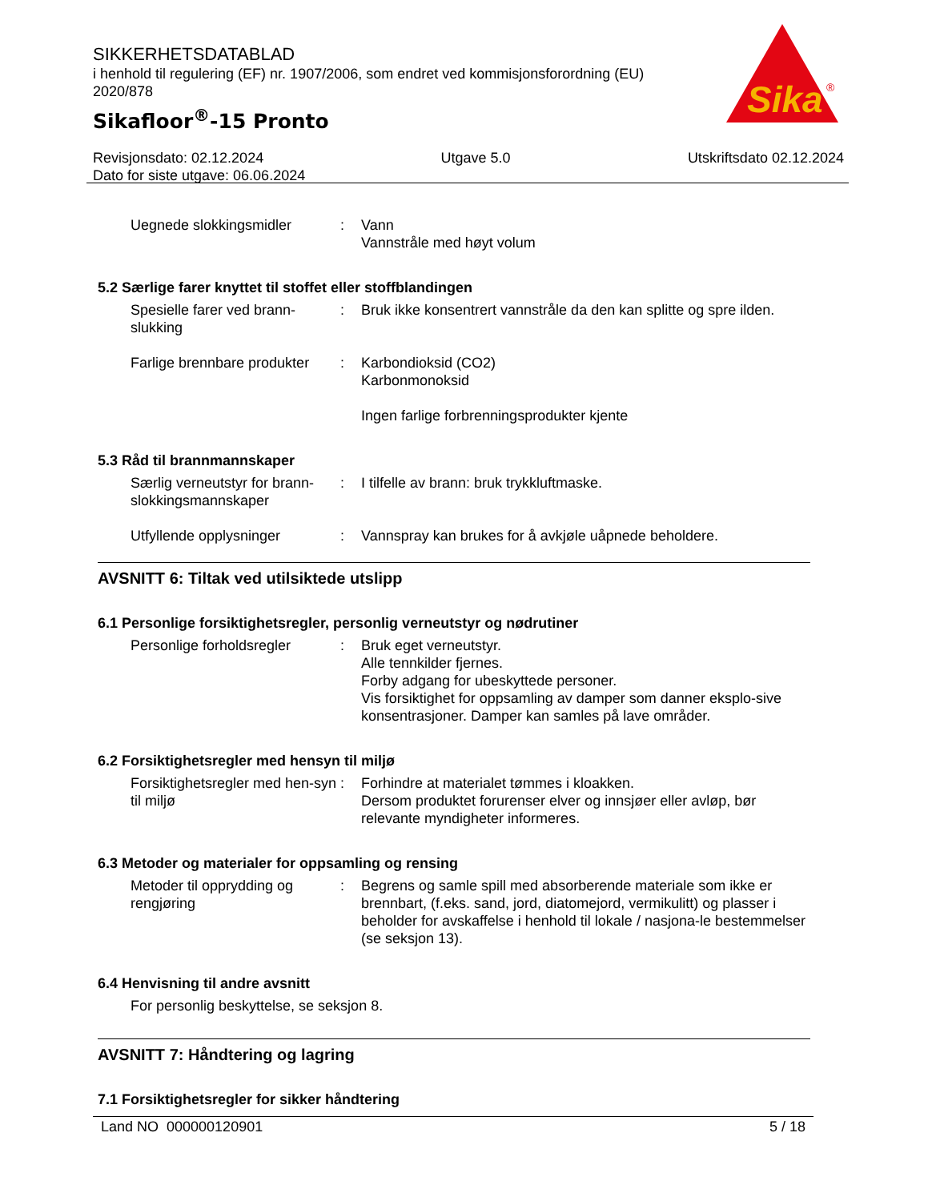SIKKERHETSDATABLAD
i henhold til regulering (EF) nr. 1907/2006, som endret ved kommisjonsforordning (EU) 2020/878
Sikafloor<sup>®</sup>-15 Pronto
Sika
®
Revisjonsdato: 02.12.2024 Utgave 5.0 Utskriftsdato 02.12.2024
Dato for siste utgave: 06.06.2024
Uegnede slokkingsmidler: Vann
Vannstråle med høyt volum
5.2 Særlige farer knyttet til stoffet eller stoffblandingen
Spesielle farer ved brann-slukking: Bruk ikke konsentrert vannstråle da den kan splitte og spre ilden.
Farlige brennbare produkter: Karbondioksid (CO2)
Karbonmonoksid
Ingen farlige forbrenningsprodukter kjente
5.3 Råd til brannmannskaper
Særlig verneutstyr for brann-slokkingsmannskaper: I tilfelle av brann: bruk trykkluftmaske.
Utfyllende opplysninger: Vannspray kan brukes for å avkjøle uåpnede beholdere.
AVSNITT 6: Tiltak ved utilsiktede utslipp
6.1 Personlige forsiktighetsregler, personlig verneutstyr og nødrutiner
Personlige forholdsregler: Bruk eget verneutstyr.
Alle tennkilder fjernes.
Forby adgang for ubeskyttede personer.
Vis forsiktighet for oppsamling av damper som danner eksplo-sive konsentrasjoner. Damper kan samles på lave områder.
6.2 Forsiktighetsregler med hensyn til miljø
Forsiktighetsregler med hen-syn til miljø: Forhindre at materialet tømmes i kloakken.
Dersom produktet forurenser elver og innsjøer eller avløp, bør relevante myndigheter informeres.
6.3 Metoder og materialer for oppsamling og rensing
Metoder til opprydding og rengjøring: Begrens og samle spill med absorberende materiale som ikke er brennbart, (f.eks. sand, jord, diatomejord, vermikulitt) og plasser i beholder for avskaffelse i henhold til lokale / nasjona-le bestemmelser (se seksjon 13).
6.4 Henvisning til andre avsnitt
For personlig beskyttelse, se seksjon 8.
AVSNITT 7: Håndtering og lagring
7.1 Forsiktighetsregler for sikker håndtering
Land NO 000000120901 5 / 18